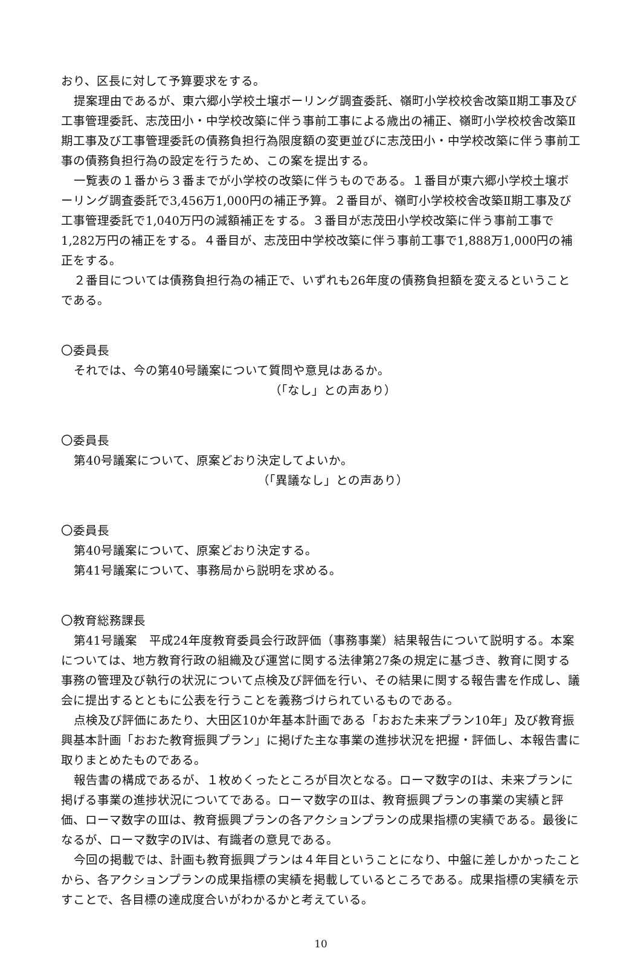おり、区長に対して予算要求をする。
提案理由であるが、東六郷小学校土壌ボーリング調査委託、嶺町小学校校舎改築Ⅱ期工事及び工事管理委託、志茂田小・中学校改築に伴う事前工事による歳出の補正、嶺町小学校校舎改築Ⅱ期工事及び工事管理委託の債務負担行為限度額の変更並びに志茂田小・中学校改築に伴う事前工事の債務負担行為の設定を行うため、この案を提出する。
一覧表の１番から３番までが小学校の改築に伴うものである。１番目が東六郷小学校土壌ボーリング調査委託で3,456万1,000円の補正予算。２番目が、嶺町小学校校舎改築Ⅱ期工事及び工事管理委託で1,040万円の減額補正をする。３番目が志茂田小学校改築に伴う事前工事で1,282万円の補正をする。４番目が、志茂田中学校改築に伴う事前工事で1,888万1,000円の補正をする。
２番目については債務負担行為の補正で、いずれも26年度の債務負担額を変えるということである。
〇委員長
それでは、今の第40号議案について質問や意見はあるか。
（「なし」との声あり）
〇委員長
第40号議案について、原案どおり決定してよいか。
（「異議なし」との声あり）
〇委員長
第40号議案について、原案どおり決定する。
第41号議案について、事務局から説明を求める。
〇教育総務課長
第41号議案　平成24年度教育委員会行政評価（事務事業）結果報告について説明する。本案については、地方教育行政の組織及び運営に関する法律第27条の規定に基づき、教育に関する事務の管理及び執行の状況について点検及び評価を行い、その結果に関する報告書を作成し、議会に提出するとともに公表を行うことを義務づけられているものである。
点検及び評価にあたり、大田区10か年基本計画である「おおた未来プラン10年」及び教育振興基本計画「おおた教育振興プラン」に掲げた主な事業の進捗状況を把握・評価し、本報告書に取りまとめたものである。
報告書の構成であるが、１枚めくったところが目次となる。ローマ数字のⅠは、未来プランに掲げる事業の進捗状況についてである。ローマ数字のⅡは、教育振興プランの事業の実績と評価、ローマ数字のⅢは、教育振興プランの各アクションプランの成果指標の実績である。最後になるが、ローマ数字のⅣは、有識者の意見である。
今回の掲載では、計画も教育振興プランは４年目ということになり、中盤に差しかかったことから、各アクションプランの成果指標の実績を掲載しているところである。成果指標の実績を示すことで、各目標の達成度合いがわかるかと考えている。
10